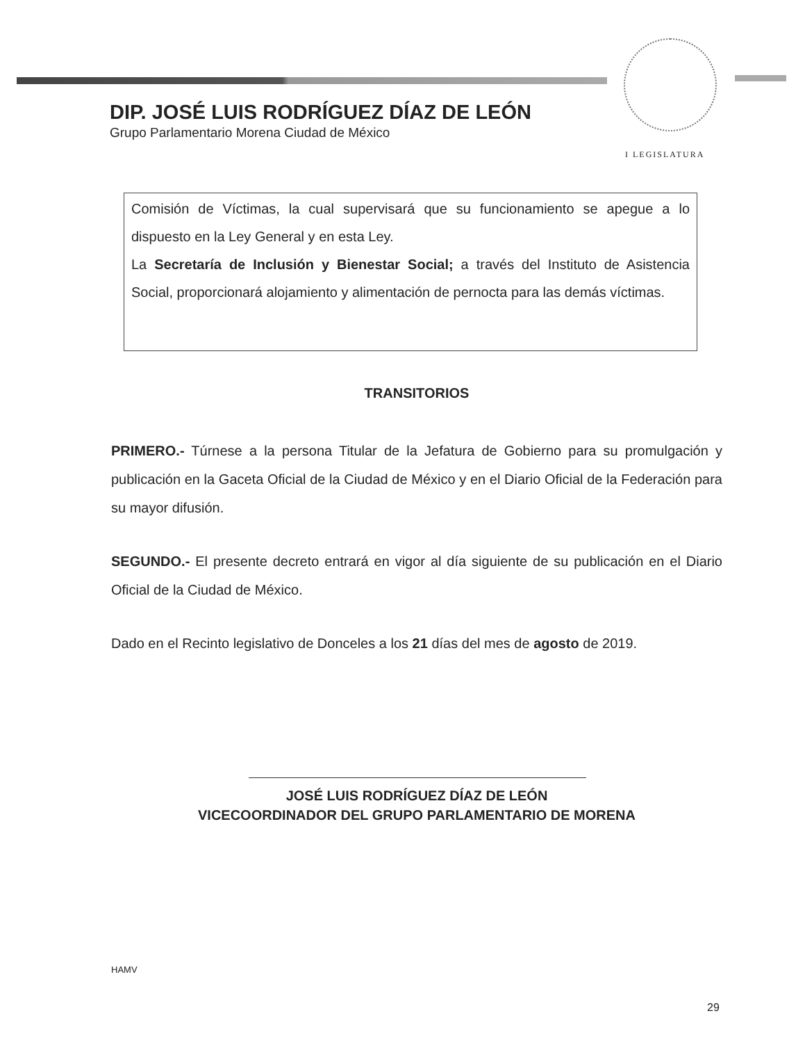DIP. JOSÉ LUIS RODRÍGUEZ DÍAZ DE LEÓN
Grupo Parlamentario Morena Ciudad de México
I LEGISLATURA
Comisión de Víctimas, la cual supervisará que su funcionamiento se apegue a lo dispuesto en la Ley General y en esta Ley.
La Secretaría de Inclusión y Bienestar Social; a través del Instituto de Asistencia Social, proporcionará alojamiento y alimentación de pernocta para las demás víctimas.
TRANSITORIOS
PRIMERO.- Túrnese a la persona Titular de la Jefatura de Gobierno para su promulgación y publicación en la Gaceta Oficial de la Ciudad de México y en el Diario Oficial de la Federación para su mayor difusión.
SEGUNDO.- El presente decreto entrará en vigor al día siguiente de su publicación en el Diario Oficial de la Ciudad de México.
Dado en el Recinto legislativo de Donceles a los 21 días del mes de agosto de 2019.
JOSÉ LUIS RODRÍGUEZ DÍAZ DE LEÓN
VICECOORDINADOR DEL GRUPO PARLAMENTARIO DE MORENA
HAMV
29